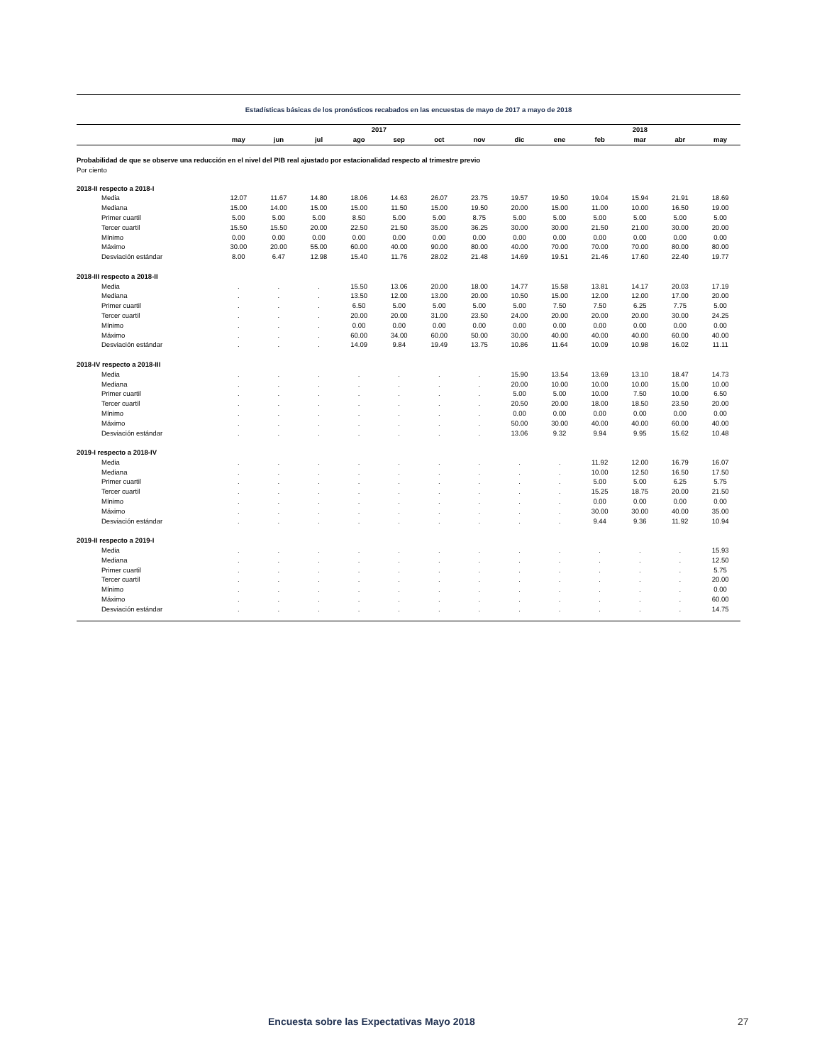Estadísticas básicas de los pronósticos recabados en las encuestas de mayo de 2017 a mayo de 2018
| | 2017 | | | | | | | | 2018 | | | | |
| --- | --- | --- | --- | --- | --- | --- | --- | --- | --- | --- | --- | --- | --- |
| | may | jun | jul | ago | sep | oct | nov | dic | ene | feb | mar | abr | may |
| Probabilidad de que se observe una reducción en el nivel del PIB real ajustado por estacionalidad respecto al trimestre previo | | | | | | | | | | | | | |
| Por ciento | | | | | | | | | | | | | |
| 2018-II respecto a 2018-I | | | | | | | | | | | | | |
| Media | 12.07 | 11.67 | 14.80 | 18.06 | 14.63 | 26.07 | 23.75 | 19.57 | 19.50 | 19.04 | 15.94 | 21.91 | 18.69 |
| Mediana | 15.00 | 14.00 | 15.00 | 15.00 | 11.50 | 15.00 | 19.50 | 20.00 | 15.00 | 11.00 | 10.00 | 16.50 | 19.00 |
| Primer cuartil | 5.00 | 5.00 | 5.00 | 8.50 | 5.00 | 5.00 | 8.75 | 5.00 | 5.00 | 5.00 | 5.00 | 5.00 | 5.00 |
| Tercer cuartil | 15.50 | 15.50 | 20.00 | 22.50 | 21.50 | 35.00 | 36.25 | 30.00 | 30.00 | 21.50 | 21.00 | 30.00 | 20.00 |
| Mínimo | 0.00 | 0.00 | 0.00 | 0.00 | 0.00 | 0.00 | 0.00 | 0.00 | 0.00 | 0.00 | 0.00 | 0.00 | 0.00 |
| Máximo | 30.00 | 20.00 | 55.00 | 60.00 | 40.00 | 90.00 | 80.00 | 40.00 | 70.00 | 70.00 | 70.00 | 80.00 | 80.00 |
| Desviación estándar | 8.00 | 6.47 | 12.98 | 15.40 | 11.76 | 28.02 | 21.48 | 14.69 | 19.51 | 21.46 | 17.60 | 22.40 | 19.77 |
| 2018-III respecto a 2018-II | | | | | | | | | | | | | |
| Media | . | . | . | 15.50 | 13.06 | 20.00 | 18.00 | 14.77 | 15.58 | 13.81 | 14.17 | 20.03 | 17.19 |
| Mediana | . | . | . | 13.50 | 12.00 | 13.00 | 20.00 | 10.50 | 15.00 | 12.00 | 12.00 | 17.00 | 20.00 |
| Primer cuartil | . | . | . | 6.50 | 5.00 | 5.00 | 5.00 | 5.00 | 7.50 | 7.50 | 6.25 | 7.75 | 5.00 |
| Tercer cuartil | . | . | . | 20.00 | 20.00 | 31.00 | 23.50 | 24.00 | 20.00 | 20.00 | 20.00 | 30.00 | 24.25 |
| Mínimo | . | . | . | 0.00 | 0.00 | 0.00 | 0.00 | 0.00 | 0.00 | 0.00 | 0.00 | 0.00 | 0.00 |
| Máximo | . | . | . | 60.00 | 34.00 | 60.00 | 50.00 | 30.00 | 40.00 | 40.00 | 40.00 | 60.00 | 40.00 |
| Desviación estándar | . | . | . | 14.09 | 9.84 | 19.49 | 13.75 | 10.86 | 11.64 | 10.09 | 10.98 | 16.02 | 11.11 |
| 2018-IV respecto a 2018-III | | | | | | | | | | | | | |
| Media | . | . | . | . | . | . | . | 15.90 | 13.54 | 13.69 | 13.10 | 18.47 | 14.73 |
| Mediana | . | . | . | . | . | . | . | 20.00 | 10.00 | 10.00 | 10.00 | 15.00 | 10.00 |
| Primer cuartil | . | . | . | . | . | . | . | 5.00 | 5.00 | 10.00 | 7.50 | 10.00 | 6.50 |
| Tercer cuartil | . | . | . | . | . | . | . | 20.50 | 20.00 | 18.00 | 18.50 | 23.50 | 20.00 |
| Mínimo | . | . | . | . | . | . | . | 0.00 | 0.00 | 0.00 | 0.00 | 0.00 | 0.00 |
| Máximo | . | . | . | . | . | . | . | 50.00 | 30.00 | 40.00 | 40.00 | 60.00 | 40.00 |
| Desviación estándar | . | . | . | . | . | . | . | 13.06 | 9.32 | 9.94 | 9.95 | 15.62 | 10.48 |
| 2019-I respecto a 2018-IV | | | | | | | | | | | | | |
| Media | . | . | . | . | . | . | . | . | . | 11.92 | 12.00 | 16.79 | 16.07 |
| Mediana | . | . | . | . | . | . | . | . | . | 10.00 | 12.50 | 16.50 | 17.50 |
| Primer cuartil | . | . | . | . | . | . | . | . | . | 5.00 | 5.00 | 6.25 | 5.75 |
| Tercer cuartil | . | . | . | . | . | . | . | . | . | 15.25 | 18.75 | 20.00 | 21.50 |
| Mínimo | . | . | . | . | . | . | . | . | . | 0.00 | 0.00 | 0.00 | 0.00 |
| Máximo | . | . | . | . | . | . | . | . | . | 30.00 | 30.00 | 40.00 | 35.00 |
| Desviación estándar | . | . | . | . | . | . | . | . | . | 9.44 | 9.36 | 11.92 | 10.94 |
| 2019-II respecto a 2019-I | | | | | | | | | | | | | |
| Media | . | . | . | . | . | . | . | . | . | . | . | . | 15.93 |
| Mediana | . | . | . | . | . | . | . | . | . | . | . | . | 12.50 |
| Primer cuartil | . | . | . | . | . | . | . | . | . | . | . | . | 5.75 |
| Tercer cuartil | . | . | . | . | . | . | . | . | . | . | . | . | 20.00 |
| Mínimo | . | . | . | . | . | . | . | . | . | . | . | . | 0.00 |
| Máximo | . | . | . | . | . | . | . | . | . | . | . | . | 60.00 |
| Desviación estándar | . | . | . | . | . | . | . | . | . | . | . | . | 14.75 |
Encuesta sobre las Expectativas Mayo 2018 27